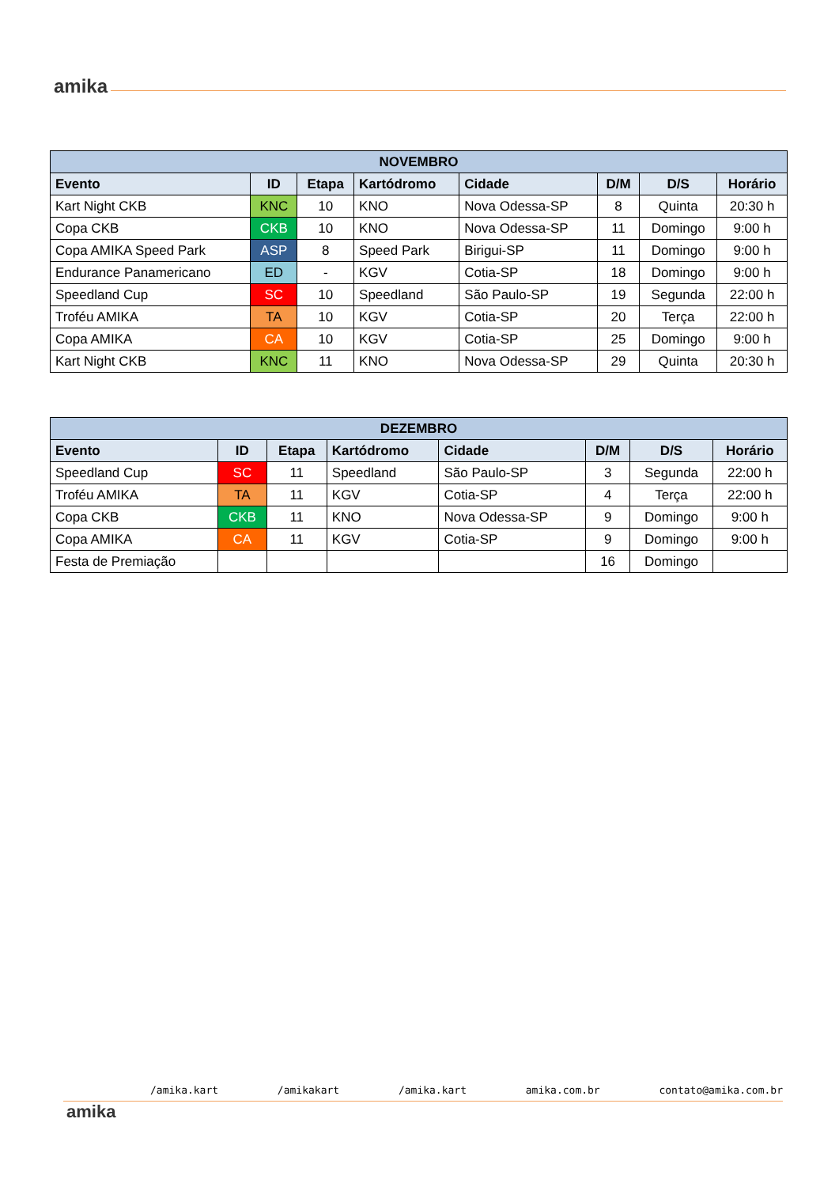amika
| NOVEMBRO | | | | | | | |
| --- | --- | --- | --- | --- | --- | --- | --- |
| Evento | ID | Etapa | Kartódromo | Cidade | D/M | D/S | Horário |
| Kart Night CKB | KNC | 10 | KNO | Nova Odessa-SP | 8 | Quinta | 20:30 h |
| Copa CKB | CKB | 10 | KNO | Nova Odessa-SP | 11 | Domingo | 9:00 h |
| Copa AMIKA Speed Park | ASP | 8 | Speed Park | Birigui-SP | 11 | Domingo | 9:00 h |
| Endurance Panamericano | ED | - | KGV | Cotia-SP | 18 | Domingo | 9:00 h |
| Speedland Cup | SC | 10 | Speedland | São Paulo-SP | 19 | Segunda | 22:00 h |
| Troféu AMIKA | TA | 10 | KGV | Cotia-SP | 20 | Terça | 22:00 h |
| Copa AMIKA | CA | 10 | KGV | Cotia-SP | 25 | Domingo | 9:00 h |
| Kart Night CKB | KNC | 11 | KNO | Nova Odessa-SP | 29 | Quinta | 20:30 h |
| DEZEMBRO | | | | | | | |
| --- | --- | --- | --- | --- | --- | --- | --- |
| Evento | ID | Etapa | Kartódromo | Cidade | D/M | D/S | Horário |
| Speedland Cup | SC | 11 | Speedland | São Paulo-SP | 3 | Segunda | 22:00 h |
| Troféu AMIKA | TA | 11 | KGV | Cotia-SP | 4 | Terça | 22:00 h |
| Copa CKB | CKB | 11 | KNO | Nova Odessa-SP | 9 | Domingo | 9:00 h |
| Copa AMIKA | CA | 11 | KGV | Cotia-SP | 9 | Domingo | 9:00 h |
| Festa de Premiação | | | | | 16 | Domingo | |
amika
/amika.kart /amikakart /amika.kart amika.com.br contato@amika.com.br